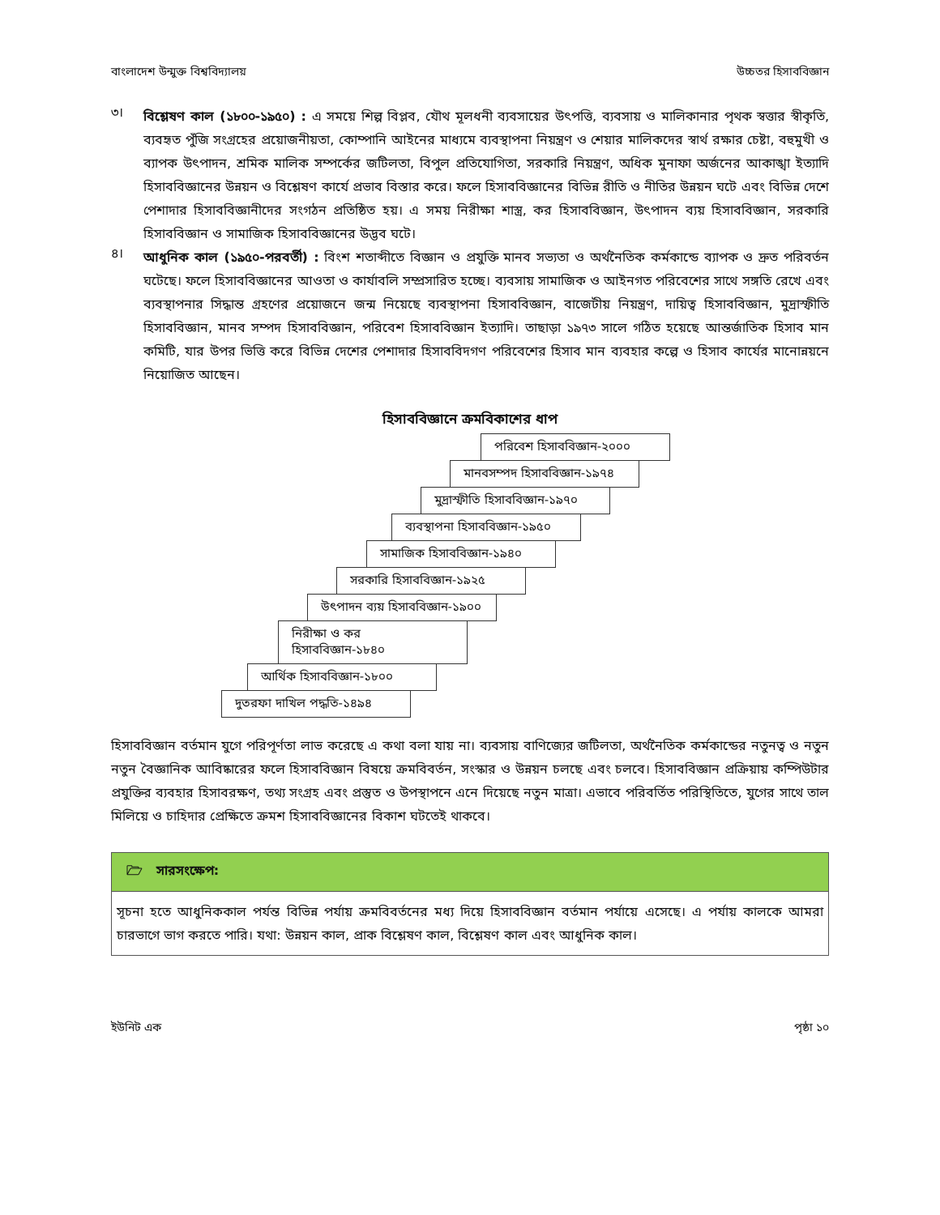বাংলাদেশ উন্মুক্ত বিশ্ববিদ্যালয় উচ্চতর হিসাববিজ্ঞান
৩।
বিশ্লেষণ কাল (১৮০০-১৯৫০) : এ সময়ে শিল্প বিপ্লব, যৌথ মূলধনী ব্যবসায়ের উৎপত্তি, ব্যবসায় ও মালিকানার পৃথক স্বত্তার স্বীকৃতি, ব্যবহৃত পুঁজি সংগ্রহের প্রয়োজনীয়তা, কোম্পানি আইনের মাধ্যমে ব্যবস্থাপনা নিয়ন্ত্রণ ও শেয়ার মালিকদের স্বার্থ রক্ষার চেষ্টা, বহুমুখী ও ব্যাপক উৎপাদন, শ্রমিক মালিক সম্পর্কের জটিলতা, বিপুল প্রতিযোগিতা, সরকারি নিয়ন্ত্রণ, অধিক মুনাফা অর্জনের আকাঙ্খা ইত্যাদি হিসাববিজ্ঞানের উন্নয়ন ও বিশ্লেষণ কার্যে প্রভাব বিস্তার করে। ফলে হিসাববিজ্ঞানের বিভিন্ন রীতি ও নীতির উন্নয়ন ঘটে এবং বিভিন্ন দেশে পেশাদার হিসাববিজ্ঞানীদের সংগঠন প্রতিষ্ঠিত হয়। এ সময় নিরীক্ষা শাস্ত্র, কর হিসাববিজ্ঞান, উৎপাদন ব্যয় হিসাববিজ্ঞান, সরকারি হিসাববিজ্ঞান ও সামাজিক হিসাববিজ্ঞানের উদ্ভব ঘটে।
৪।
আধুনিক কাল (১৯৫০-পরবর্তী) : বিংশ শতাব্দীতে বিজ্ঞান ও প্রযুক্তি মানব সভ্যতা ও অর্থনৈতিক কর্মকান্ডে ব্যাপক ও দ্রুত পরিবর্তন ঘটেছে। ফলে হিসাববিজ্ঞানের আওতা ও কার্যাবলি সম্প্রসারিত হচ্ছে। ব্যবসায় সামাজিক ও আইনগত পরিবেশের সাথে সঙ্গতি রেখে এবং ব্যবস্থাপনার সিদ্ধান্ত গ্রহণের প্রয়োজনে জন্ম নিয়েছে ব্যবস্থাপনা হিসাববিজ্ঞান, বাজেটীয় নিয়ন্ত্রণ, দায়িত্ব হিসাববিজ্ঞান, মুদ্রাস্ফীতি হিসাববিজ্ঞান, মানব সম্পদ হিসাববিজ্ঞান, পরিবেশ হিসাববিজ্ঞান ইত্যাদি। তাছাড়া ১৯৭৩ সালে গঠিত হয়েছে আন্তর্জাতিক হিসাব মান কমিটি, যার উপর ভিত্তি করে বিভিন্ন দেশের পেশাদার হিসাববিদগণ পরিবেশের হিসাব মান ব্যবহার কল্পে ও হিসাব কার্যের মানোন্নয়নে নিয়োজিত আছেন।
হিসাববিজ্ঞানে ক্রমবিকাশের ধাপ
পরিবেশ হিসাববিজ্ঞান-২০০০
মানবসম্পদ হিসাববিজ্ঞান-১৯৭৪
মুদ্রাস্ফীতি হিসাববিজ্ঞান-১৯৭০
ব্যবস্থাপনা হিসাববিজ্ঞান-১৯৫০
সামাজিক হিসাববিজ্ঞান-১৯৪০
সরকারি হিসাববিজ্ঞান-১৯২৫
উৎপাদন ব্যয় হিসাববিজ্ঞান-১৯০০
নিরীক্ষা ও কর হিসাববিজ্ঞান-১৮৪০
আর্থিক হিসাববিজ্ঞান-১৮০০
দুতরফা দাখিল পদ্ধতি-১৪৯৪
হিসাববিজ্ঞান বর্তমান যুগে পরিপূর্ণতা লাভ করেছে এ কথা বলা যায় না। ব্যবসায় বাণিজ্যের জটিলতা, অর্থনৈতিক কর্মকান্ডের নতুনত্ব ও নতুন নতুন বৈজ্ঞানিক আবিষ্কারের ফলে হিসাববিজ্ঞান বিষয়ে ক্রমবিবর্তন, সংস্কার ও উন্নয়ন চলছে এবং চলবে। হিসাববিজ্ঞান প্রক্রিয়ায় কম্পিউটার প্রযুক্তির ব্যবহার হিসাবরক্ষণ, তথ্য সংগ্রহ এবং প্রস্তুত ও উপস্থাপনে এনে দিয়েছে নতুন মাত্রা। এভাবে পরিবর্তিত পরিস্থিতিতে, যুগের সাথে তাল মিলিয়ে ও চাহিদার প্রেক্ষিতে ক্রমশ হিসাববিজ্ঞানের বিকাশ ঘটতেই থাকবে।
🗁 সারসংক্ষেপ:
সূচনা হতে আধুনিককাল পর্যন্ত বিভিন্ন পর্যায় ক্রমবিবর্তনের মধ্য দিয়ে হিসাববিজ্ঞান বর্তমান পর্যায়ে এসেছে। এ পর্যায় কালকে আমরা চারভাগে ভাগ করতে পারি। যথা: উন্নয়ন কাল, প্রাক বিশ্লেষণ কাল, বিশ্লেষণ কাল এবং আধুনিক কাল।
ইউনিট এক পৃষ্ঠা ১০